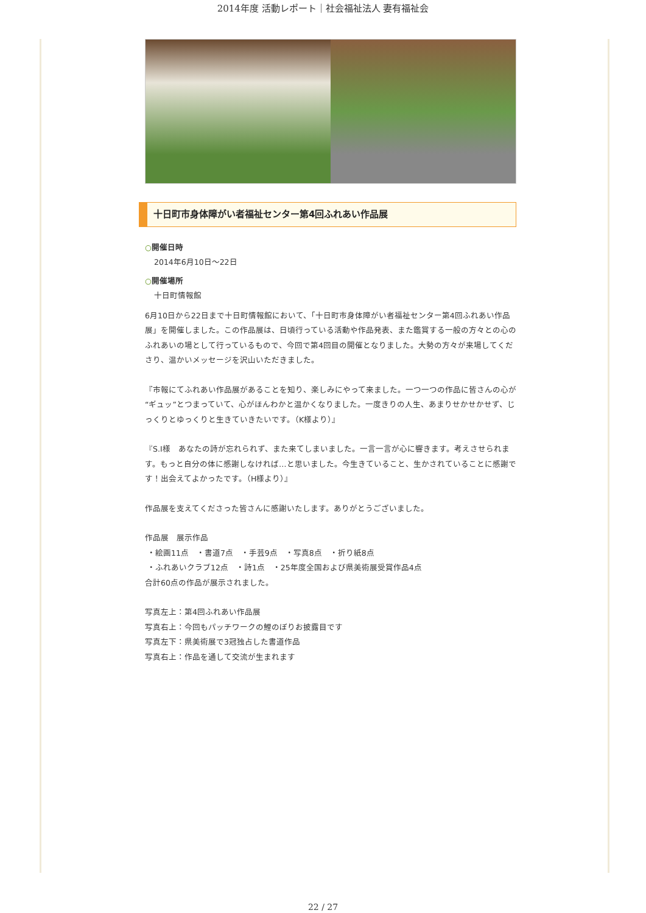2014年度 活動レポート｜社会福祉法人 妻有福祉会
十日町市身体障がい者福祉センター第4回ふれあい作品展
○開催日時
2014年6月10日～22日
○開催場所
十日町情報館
6月10日から22日まで十日町情報館において、「十日町市身体障がい者福祉センター第4回ふれあい作品展」を開催しました。この作品展は、日頃行っている活動や作品発表、また鑑賞する一般の方々との心のふれあいの場として行っているもので、今回で第4回目の開催となりました。大勢の方々が来場してくださり、温かいメッセージを沢山いただきました。
『市報にてふれあい作品展があることを知り、楽しみにやって来ました。一つ一つの作品に皆さんの心が“ギュッ”とつまっていて、心がほんわかと温かくなりました。一度きりの人生、あまりせかせかせず、じっくりとゆっくりと生きていきたいです。（K様より）』
『S.I様　あなたの詩が忘れられず、また来てしまいました。一言一言が心に響きます。考えさせられます。もっと自分の体に感謝しなければ…と思いました。今生きていること、生かされていることに感謝です！出会えてよかったです。（H様より）』
作品展を支えてくださった皆さんに感謝いたします。ありがとうございました。
作品展　展示作品
・絵画11点　・書道7点　・手芸9点　・写真8点　・折り紙8点
・ふれあいクラブ12点　・詩1点　・25年度全国および県美術展受賞作品4点
合計60点の作品が展示されました。
写真左上：第4回ふれあい作品展
写真右上：今回もパッチワークの鯉のぼりお披露目です
写真左下：県美術展で3冠独占した書道作品
写真右上：作品を通して交流が生まれます
22 / 27